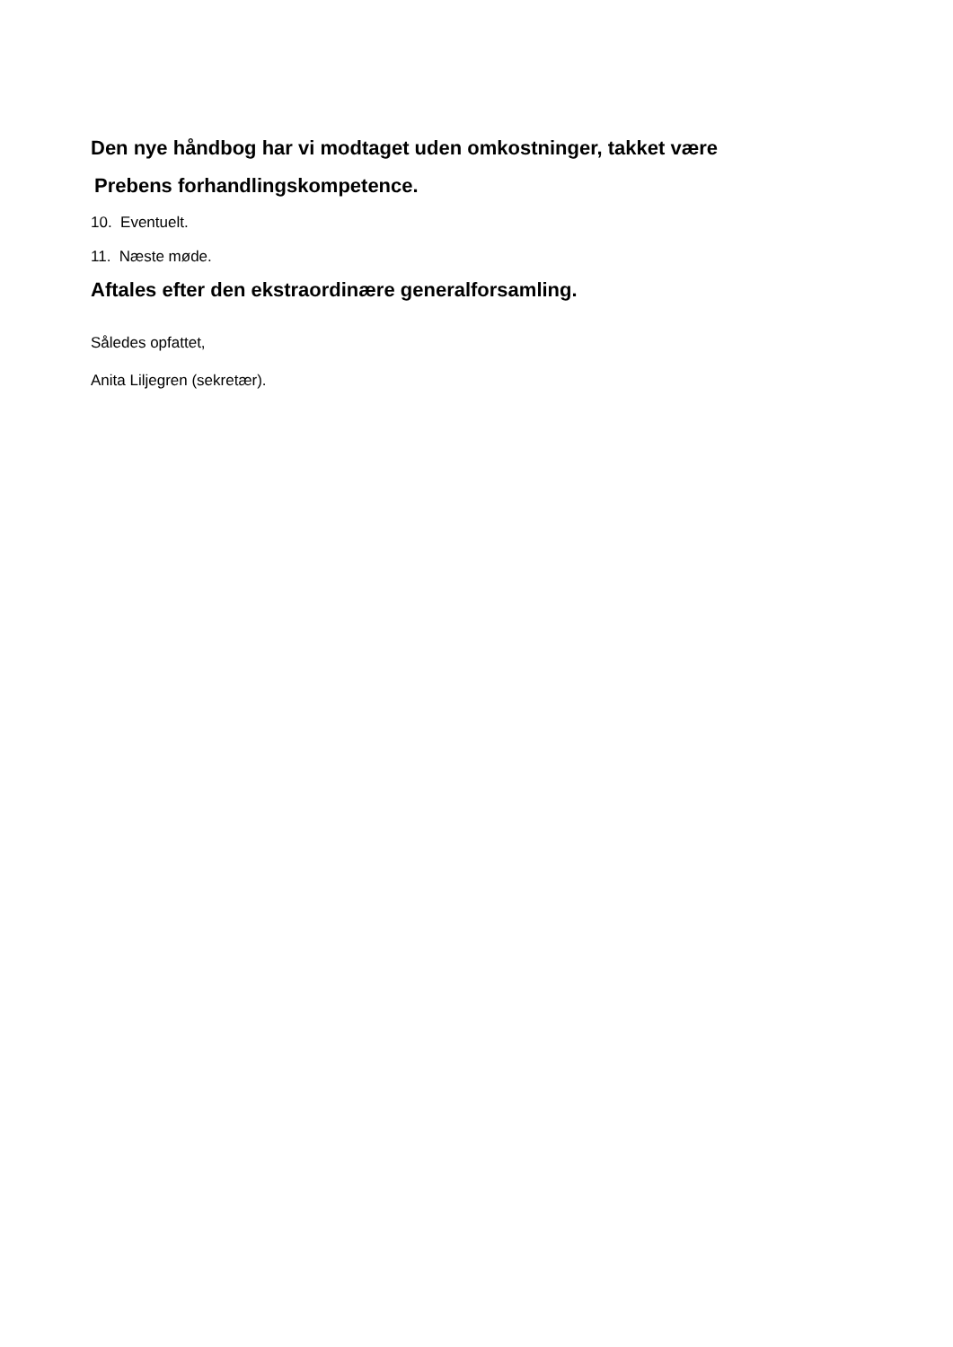Den nye håndbog har vi modtaget uden omkostninger, takket være
Prebens forhandlingskompetence.
10. Eventuelt.
11. Næste møde.
Aftales efter den ekstraordinære generalforsamling.
Således opfattet,
Anita Liljegren (sekretær).